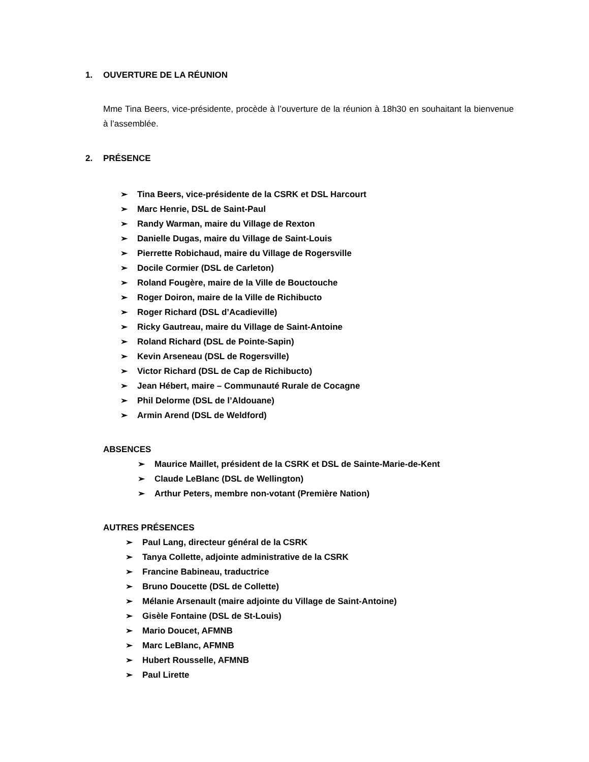1. OUVERTURE DE LA RÉUNION
Mme Tina Beers, vice-présidente, procède à l’ouverture de la réunion à 18h30 en souhaitant la bienvenue à l’assemblée.
2. PRÉSENCE
➢ Tina Beers, vice-présidente de la CSRK et DSL Harcourt
➢ Marc Henrie, DSL de Saint-Paul
➢ Randy Warman, maire du Village de Rexton
➢ Danielle Dugas, maire du Village de Saint-Louis
➢ Pierrette Robichaud, maire du Village de Rogersville
➢ Docile Cormier (DSL de Carleton)
➢ Roland Fougère, maire de la Ville de Bouctouche
➢ Roger Doiron, maire de la Ville de Richibucto
➢ Roger Richard (DSL d’Acadieville)
➢ Ricky Gautreau, maire du Village de Saint-Antoine
➢ Roland Richard (DSL de Pointe-Sapin)
➢ Kevin Arseneau (DSL de Rogersville)
➢ Victor Richard (DSL de Cap de Richibucto)
➢ Jean Hébert, maire – Communauté Rurale de Cocagne
➢ Phil Delorme (DSL de l’Aldouane)
➢ Armin Arend (DSL de Weldford)
ABSENCES
➢ Maurice Maillet, président de la CSRK et DSL de Sainte-Marie-de-Kent
➢ Claude LeBlanc (DSL de Wellington)
➢ Arthur Peters, membre non-votant (Première Nation)
AUTRES PRÉSENCES
➢ Paul Lang, directeur général de la CSRK
➢ Tanya Collette, adjointe administrative de la CSRK
➢ Francine Babineau, traductrice
➢ Bruno Doucette (DSL de Collette)
➢ Mélanie Arsenault (maire adjointe du Village de Saint-Antoine)
➢ Gisèle Fontaine (DSL de St-Louis)
➢ Mario Doucet, AFMNB
➢ Marc LeBlanc, AFMNB
➢ Hubert Rousselle, AFMNB
➢ Paul Lirette